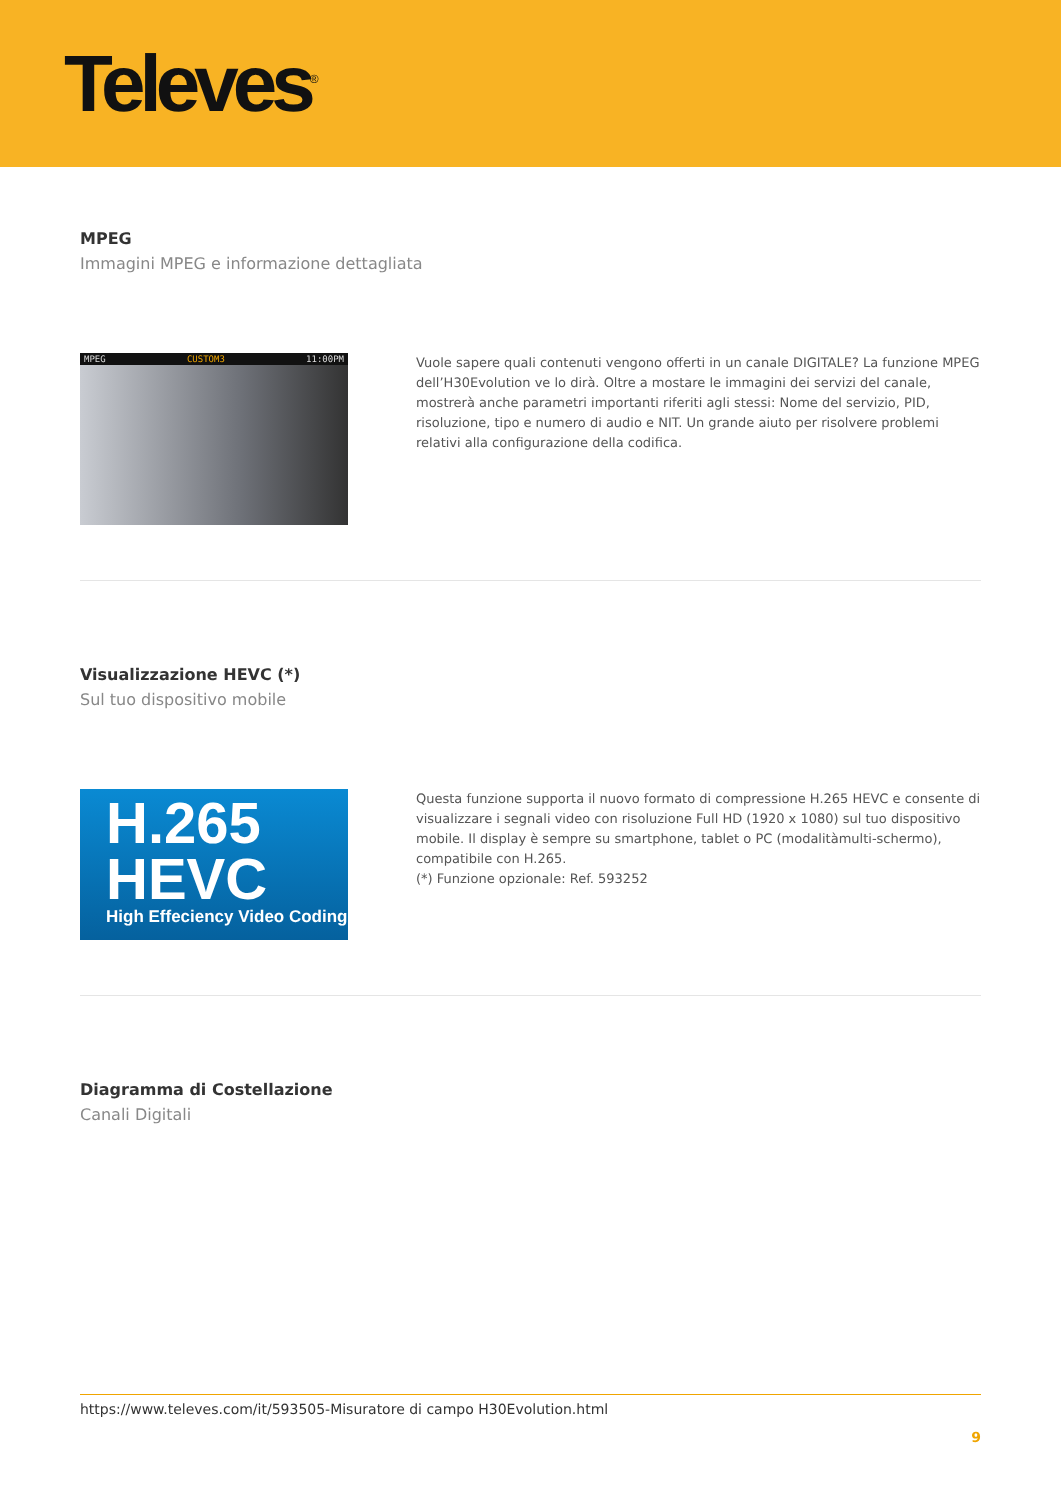Televes<sup>®</sup>
MPEG
Immagini MPEG e informazione dettagliata
MPEG CUSTOM3 11:00PM
Vuole sapere quali contenuti vengono offerti in un canale DIGITALE? La funzione MPEG dell’H30Evolution ve lo dirà. Oltre a mostare le immagini dei servizi del canale, mostrerà anche parametri importanti riferiti agli stessi: Nome del servizio, PID, risoluzione, tipo e numero di audio e NIT. Un grande aiuto per risolvere problemi relativi alla configurazione della codifica.
Visualizzazione HEVC (*)
Sul tuo dispositivo mobile
H.265
HEVC
High Effeciency Video Coding
Questa funzione supporta il nuovo formato di compressione H.265 HEVC e consente di visualizzare i segnali video con risoluzione Full HD (1920 x 1080) sul tuo dispositivo mobile. Il display è sempre su smartphone, tablet o PC (modalitàmulti-schermo), compatibile con H.265.
(*) Funzione opzionale: Ref. 593252
Diagramma di Costellazione
Canali Digitali
https://www.televes.com/it/593505-Misuratore di campo H30Evolution.html
9